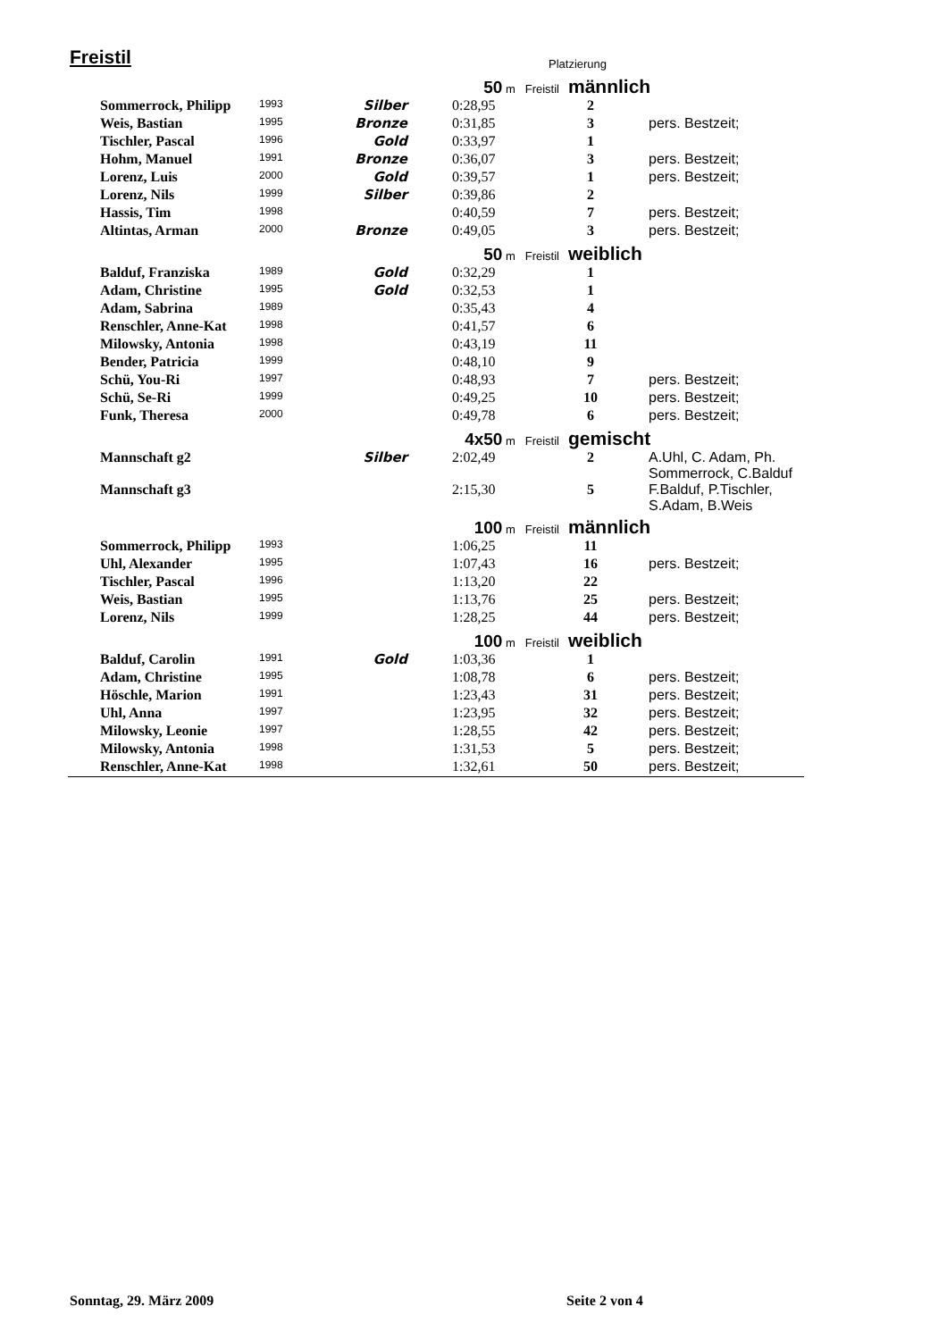Freistil Platzierung
| | | 50 m Freistil | | männlich | |
| Sommerrock, Philipp | 1993 | Silber | 0:28,95 | 2 | |
| Weis, Bastian | 1995 | Bronze | 0:31,85 | 3 | pers. Bestzeit; |
| Tischler, Pascal | 1996 | Gold | 0:33,97 | 1 | |
| Hohm, Manuel | 1991 | Bronze | 0:36,07 | 3 | pers. Bestzeit; |
| Lorenz, Luis | 2000 | Gold | 0:39,57 | 1 | pers. Bestzeit; |
| Lorenz, Nils | 1999 | Silber | 0:39,86 | 2 | |
| Hassis, Tim | 1998 | | 0:40,59 | 7 | pers. Bestzeit; |
| Altintas, Arman | 2000 | Bronze | 0:49,05 | 3 | pers. Bestzeit; |
| | | 50 m Freistil | | weiblich | |
| Balduf, Franziska | 1989 | Gold | 0:32,29 | 1 | |
| Adam, Christine | 1995 | Gold | 0:32,53 | 1 | |
| Adam, Sabrina | 1989 | | 0:35,43 | 4 | |
| Renschler, Anne-Kat | 1998 | | 0:41,57 | 6 | |
| Milowsky, Antonia | 1998 | | 0:43,19 | 11 | |
| Bender, Patricia | 1999 | | 0:48,10 | 9 | |
| Schü, You-Ri | 1997 | | 0:48,93 | 7 | pers. Bestzeit; |
| Schü, Se-Ri | 1999 | | 0:49,25 | 10 | pers. Bestzeit; |
| Funk, Theresa | 2000 | | 0:49,78 | 6 | pers. Bestzeit; |
| | | 4x50 m Freistil | | gemischt | |
| Mannschaft g2 | | Silber | 2:02,49 | 2 | A.Uhl, C. Adam, Ph. Sommerrock, C.Balduf |
| Mannschaft g3 | | | 2:15,30 | 5 | F.Balduf, P.Tischler, S.Adam, B.Weis |
| | | 100 m Freistil | | männlich | |
| Sommerrock, Philipp | 1993 | | 1:06,25 | 11 | |
| Uhl, Alexander | 1995 | | 1:07,43 | 16 | pers. Bestzeit; |
| Tischler, Pascal | 1996 | | 1:13,20 | 22 | |
| Weis, Bastian | 1995 | | 1:13,76 | 25 | pers. Bestzeit; |
| Lorenz, Nils | 1999 | | 1:28,25 | 44 | pers. Bestzeit; |
| | | 100 m Freistil | | weiblich | |
| Balduf, Carolin | 1991 | Gold | 1:03,36 | 1 | |
| Adam, Christine | 1995 | | 1:08,78 | 6 | pers. Bestzeit; |
| Höschle, Marion | 1991 | | 1:23,43 | 31 | pers. Bestzeit; |
| Uhl, Anna | 1997 | | 1:23,95 | 32 | pers. Bestzeit; |
| Milowsky, Leonie | 1997 | | 1:28,55 | 42 | pers. Bestzeit; |
| Milowsky, Antonia | 1998 | | 1:31,53 | 5 | pers. Bestzeit; |
| Renschler, Anne-Kat | 1998 | | 1:32,61 | 50 | pers. Bestzeit; |
Sonntag, 29. März 2009 Seite 2 von 4